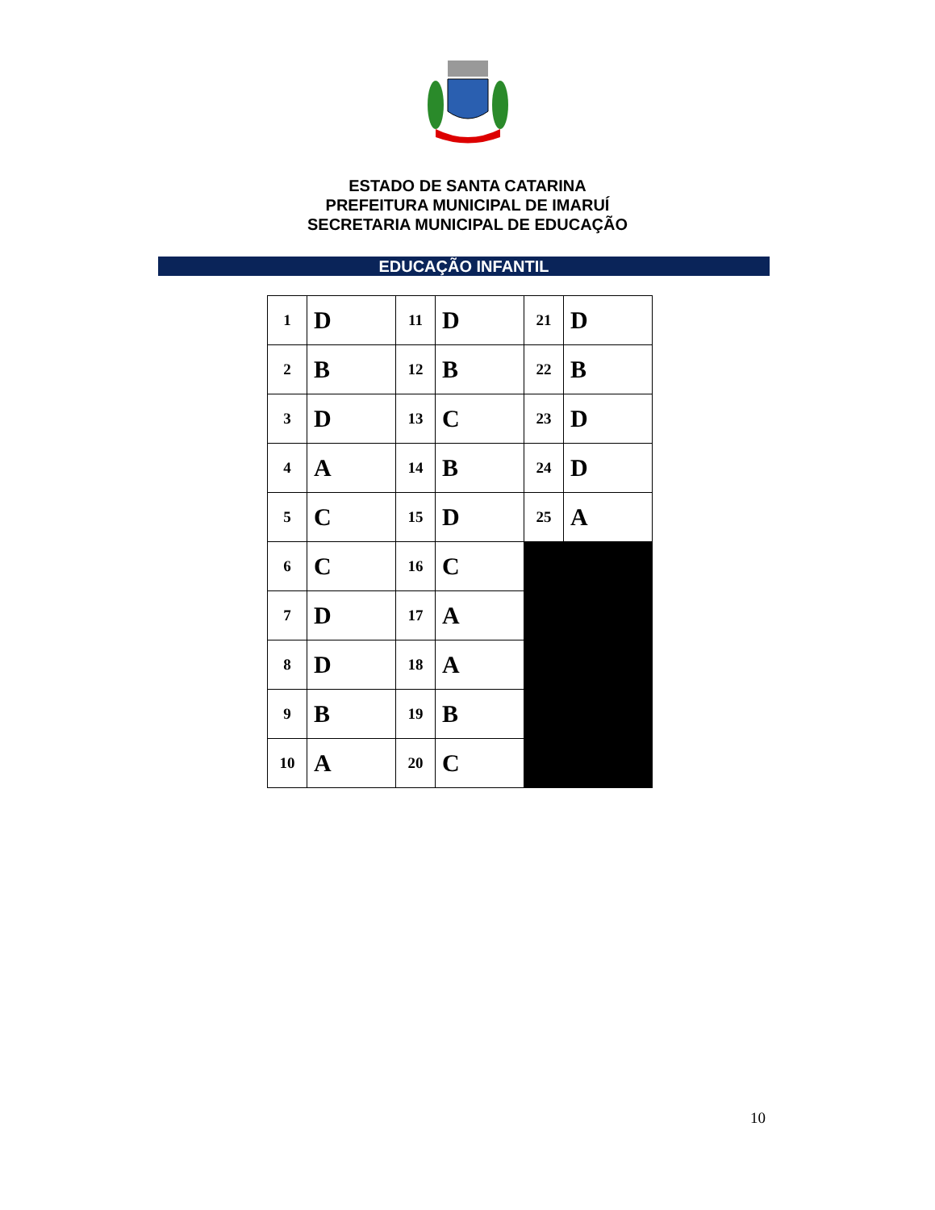ESTADO DE SANTA CATARINA
PREFEITURA MUNICIPAL DE IMARUÍ
SECRETARIA MUNICIPAL DE EDUCAÇÃO
EDUCAÇÃO INFANTIL
| 1 | D | 11 | D | 21 | D |
| 2 | B | 12 | B | 22 | B |
| 3 | D | 13 | C | 23 | D |
| 4 | A | 14 | B | 24 | D |
| 5 | C | 15 | D | 25 | A |
| 6 | C | 16 | C | | |
| 7 | D | 17 | A | | |
| 8 | D | 18 | A | | |
| 9 | B | 19 | B | | |
| 10 | A | 20 | C | | |
10